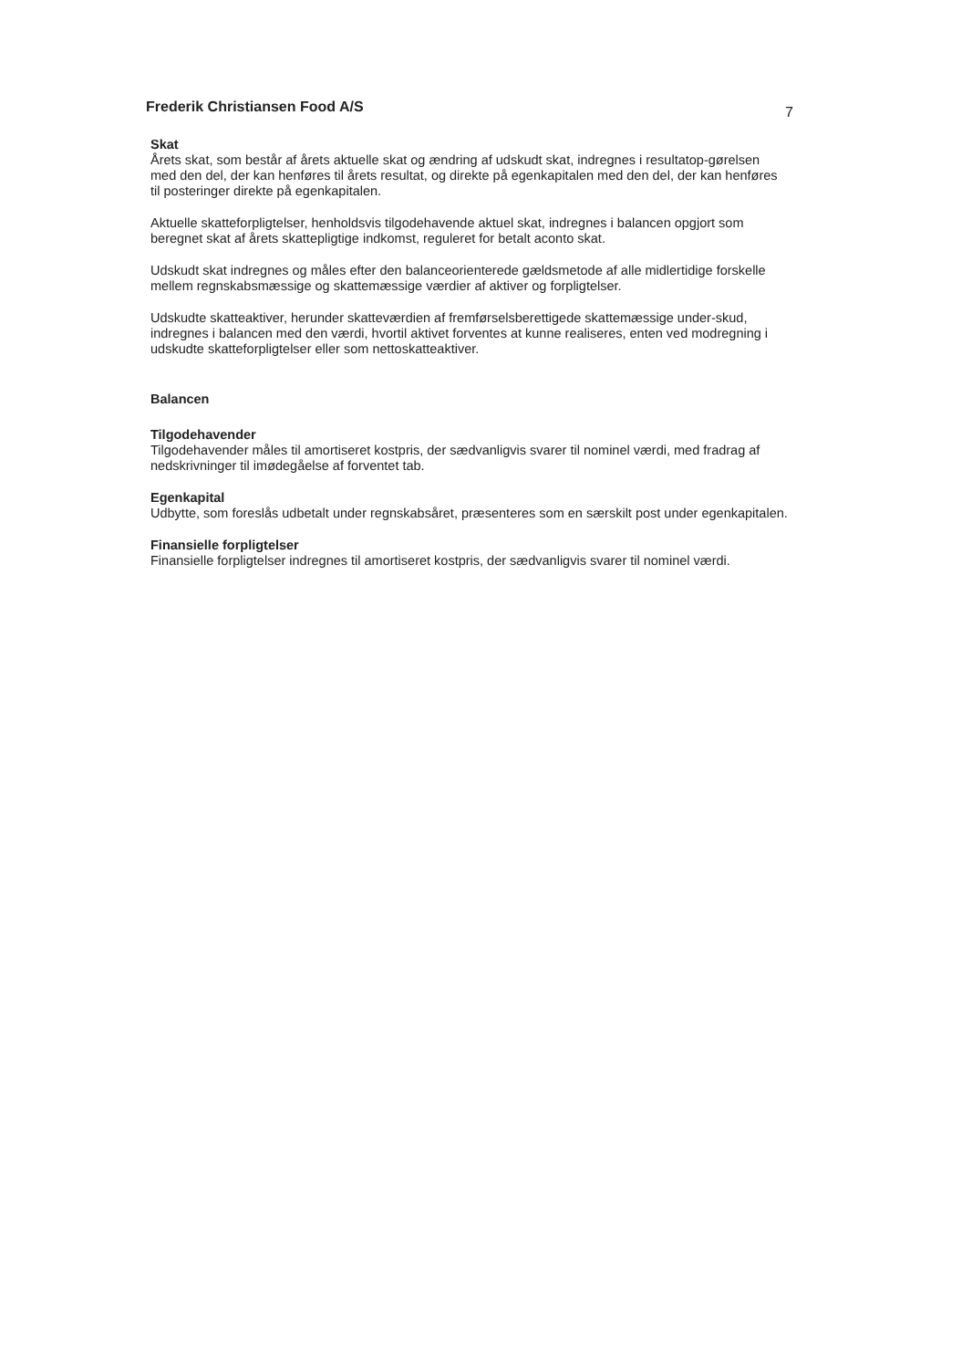Frederik Christiansen Food A/S 7
Skat
Årets skat, som består af årets aktuelle skat og ændring af udskudt skat, indregnes i resultatop-gørelsen med den del, der kan henføres til årets resultat, og direkte på egenkapitalen med den del, der kan henføres til posteringer direkte på egenkapitalen.
Aktuelle skatteforpligtelser, henholdsvis tilgodehavende aktuel skat, indregnes i balancen opgjort som beregnet skat af årets skattepligtige indkomst, reguleret for betalt aconto skat.
Udskudt skat indregnes og måles efter den balanceorienterede gældsmetode af alle midlertidige forskelle mellem regnskabsmæssige og skattemæssige værdier af aktiver og forpligtelser.
Udskudte skatteaktiver, herunder skatteværdien af fremførselsberettigede skattemæssige under-skud, indregnes i balancen med den værdi, hvortil aktivet forventes at kunne realiseres, enten ved modregning i udskudte skatteforpligtelser eller som nettoskatteaktiver.
Balancen
Tilgodehavender
Tilgodehavender måles til amortiseret kostpris, der sædvanligvis svarer til nominel værdi, med fradrag af nedskrivninger til imødegåelse af forventet tab.
Egenkapital
Udbytte, som foreslås udbetalt under regnskabsåret, præsenteres som en særskilt post under egenkapitalen.
Finansielle forpligtelser
Finansielle forpligtelser indregnes til amortiseret kostpris, der sædvanligvis svarer til nominel værdi.